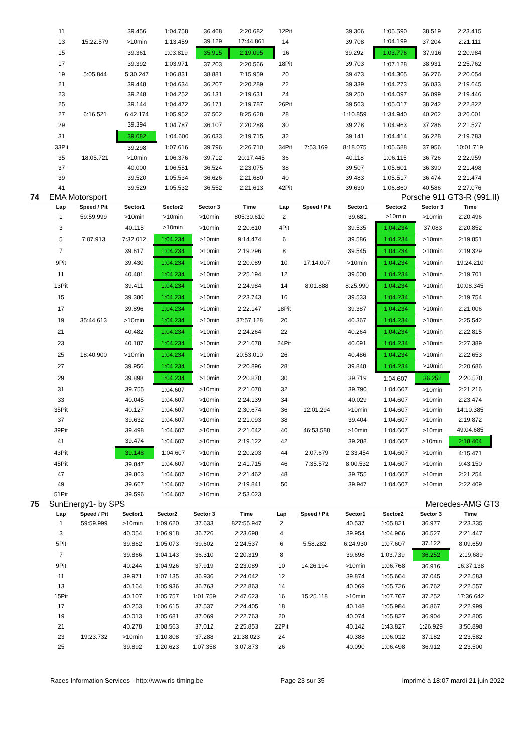| 11 | | 39.456 | 1:04.758 | 36.468 | 2:20.682 | 12Pit | | 39.306 | 1:05.590 | 38.519 | 2:23.415 |
| 13 | 15:22.579 | >10min | 1:13.459 | 39.129 | 17:44.861 | 14 | | 39.708 | 1:04.199 | 37.204 | 2:21.111 |
| 15 | | 39.361 | 1:03.819 | 35.915 | 2:19.095 | 16 | | 39.292 | 1:03.776 | 37.916 | 2:20.984 |
| 17 | | 39.392 | 1:03.971 | 37.203 | 2:20.566 | 18Pit | | 39.703 | 1:07.128 | 38.931 | 2:25.762 |
| 19 | 5:05.844 | 5:30.247 | 1:06.831 | 38.881 | 7:15.959 | 20 | | 39.473 | 1:04.305 | 36.276 | 2:20.054 |
| 21 | | 39.448 | 1:04.634 | 36.207 | 2:20.289 | 22 | | 39.339 | 1:04.273 | 36.033 | 2:19.645 |
| 23 | | 39.248 | 1:04.252 | 36.131 | 2:19.631 | 24 | | 39.250 | 1:04.097 | 36.099 | 2:19.446 |
| 25 | | 39.144 | 1:04.472 | 36.171 | 2:19.787 | 26Pit | | 39.563 | 1:05.017 | 38.242 | 2:22.822 |
| 27 | 6:16.521 | 6:42.174 | 1:05.952 | 37.502 | 8:25.628 | 28 | | 1:10.859 | 1:34.940 | 40.202 | 3:26.001 |
| 29 | | 39.394 | 1:04.787 | 36.107 | 2:20.288 | 30 | | 39.278 | 1:04.963 | 37.286 | 2:21.527 |
| 31 | | 39.082 | 1:04.600 | 36.033 | 2:19.715 | 32 | | 39.141 | 1:04.414 | 36.228 | 2:19.783 |
| 33Pit | | 39.298 | 1:07.616 | 39.796 | 2:26.710 | 34Pit | 7:53.169 | 8:18.075 | 1:05.688 | 37.956 | 10:01.719 |
| 35 | 18:05.721 | >10min | 1:06.376 | 39.712 | 20:17.445 | 36 | | 40.118 | 1:06.115 | 36.726 | 2:22.959 |
| 37 | | 40.000 | 1:06.551 | 36.524 | 2:23.075 | 38 | | 39.507 | 1:05.601 | 36.390 | 2:21.498 |
| 39 | | 39.520 | 1:05.534 | 36.626 | 2:21.680 | 40 | | 39.483 | 1:05.517 | 36.474 | 2:21.474 |
| 41 | | 39.529 | 1:05.532 | 36.552 | 2:21.613 | 42Pit | | 39.630 | 1:06.860 | 40.586 | 2:27.076 |
74 EMA Motorsport Porsche 911 GT3-R (991.II)
| Lap | Speed / Pit | Sector1 | Sector2 | Sector 3 | Time | Lap | Speed / Pit | Sector1 | Sector2 | Sector 3 | Time |
| --- | --- | --- | --- | --- | --- | --- | --- | --- | --- | --- | --- |
| 1 | 59:59.999 | >10min | >10min | >10min | 805:30.610 | 2 | | 39.681 | >10min | >10min | 2:20.496 |
| 3 | | 40.115 | >10min | >10min | 2:20.610 | 4Pit | | 39.535 | 1:04.234 | 37.083 | 2:20.852 |
| 5 | 7:07.913 | 7:32.012 | 1:04.234 | >10min | 9:14.474 | 6 | | 39.586 | 1:04.234 | >10min | 2:19.851 |
| 7 | | 39.617 | 1:04.234 | >10min | 2:19.296 | 8 | | 39.545 | 1:04.234 | >10min | 2:19.329 |
| 9Pit | | 39.430 | 1:04.234 | >10min | 2:20.089 | 10 | 17:14.007 | >10min | 1:04.234 | >10min | 19:24.210 |
| 11 | | 40.481 | 1:04.234 | >10min | 2:25.194 | 12 | | 39.500 | 1:04.234 | >10min | 2:19.701 |
| 13Pit | | 39.411 | 1:04.234 | >10min | 2:24.984 | 14 | 8:01.888 | 8:25.990 | 1:04.234 | >10min | 10:08.345 |
| 15 | | 39.380 | 1:04.234 | >10min | 2:23.743 | 16 | | 39.533 | 1:04.234 | >10min | 2:19.754 |
| 17 | | 39.896 | 1:04.234 | >10min | 2:22.147 | 18Pit | | 39.387 | 1:04.234 | >10min | 2:21.006 |
| 19 | 35:44.613 | >10min | 1:04.234 | >10min | 37:57.128 | 20 | | 40.367 | 1:04.234 | >10min | 2:25.542 |
| 21 | | 40.482 | 1:04.234 | >10min | 2:24.264 | 22 | | 40.264 | 1:04.234 | >10min | 2:22.815 |
| 23 | | 40.187 | 1:04.234 | >10min | 2:21.678 | 24Pit | | 40.091 | 1:04.234 | >10min | 2:27.389 |
| 25 | 18:40.900 | >10min | 1:04.234 | >10min | 20:53.010 | 26 | | 40.486 | 1:04.234 | >10min | 2:22.653 |
| 27 | | 39.956 | 1:04.234 | >10min | 2:20.896 | 28 | | 39.848 | 1:04.234 | >10min | 2:20.686 |
| 29 | | 39.898 | 1:04.234 | >10min | 2:20.878 | 30 | | 39.719 | 1:04.607 | 36.252 | 2:20.578 |
| 31 | | 39.755 | 1:04.607 | >10min | 2:21.070 | 32 | | 39.790 | 1:04.607 | >10min | 2:21.216 |
| 33 | | 40.045 | 1:04.607 | >10min | 2:24.139 | 34 | | 40.029 | 1:04.607 | >10min | 2:23.474 |
| 35Pit | | 40.127 | 1:04.607 | >10min | 2:30.674 | 36 | 12:01.294 | >10min | 1:04.607 | >10min | 14:10.385 |
| 37 | | 39.632 | 1:04.607 | >10min | 2:21.093 | 38 | | 39.404 | 1:04.607 | >10min | 2:19.872 |
| 39Pit | | 39.498 | 1:04.607 | >10min | 2:21.642 | 40 | 46:53.588 | >10min | 1:04.607 | >10min | 49:04.685 |
| 41 | | 39.474 | 1:04.607 | >10min | 2:19.122 | 42 | | 39.288 | 1:04.607 | >10min | 2:18.404 |
| 43Pit | | 39.148 | 1:04.607 | >10min | 2:20.203 | 44 | 2:07.679 | 2:33.454 | 1:04.607 | >10min | 4:15.471 |
| 45Pit | | 39.847 | 1:04.607 | >10min | 2:41.715 | 46 | 7:35.572 | 8:00.532 | 1:04.607 | >10min | 9:43.150 |
| 47 | | 39.863 | 1:04.607 | >10min | 2:21.462 | 48 | | 39.755 | 1:04.607 | >10min | 2:21.254 |
| 49 | | 39.667 | 1:04.607 | >10min | 2:19.841 | 50 | | 39.947 | 1:04.607 | >10min | 2:22.409 |
| 51Pit | | 39.596 | 1:04.607 | >10min | 2:53.023 | | | | | | |
75 SunEnergy1- by SPS Mercedes-AMG GT3
| Lap | Speed / Pit | Sector1 | Sector2 | Sector 3 | Time | Lap | Speed / Pit | Sector1 | Sector2 | Sector 3 | Time |
| --- | --- | --- | --- | --- | --- | --- | --- | --- | --- | --- | --- |
| 1 | 59:59.999 | >10min | 1:09.620 | 37.633 | 827:55.947 | 2 | | 40.537 | 1:05.821 | 36.977 | 2:23.335 |
| 3 | | 40.054 | 1:06.918 | 36.726 | 2:23.698 | 4 | | 39.954 | 1:04.966 | 36.527 | 2:21.447 |
| 5Pit | | 39.862 | 1:05.073 | 39.602 | 2:24.537 | 6 | 5:58.282 | 6:24.930 | 1:07.607 | 37.122 | 8:09.659 |
| 7 | | 39.866 | 1:04.143 | 36.310 | 2:20.319 | 8 | | 39.698 | 1:03.739 | 36.252 | 2:19.689 |
| 9Pit | | 40.244 | 1:04.926 | 37.919 | 2:23.089 | 10 | 14:26.194 | >10min | 1:06.768 | 36.916 | 16:37.138 |
| 11 | | 39.971 | 1:07.135 | 36.936 | 2:24.042 | 12 | | 39.874 | 1:05.664 | 37.045 | 2:22.583 |
| 13 | | 40.164 | 1:05.936 | 36.763 | 2:22.863 | 14 | | 40.069 | 1:05.726 | 36.762 | 2:22.557 |
| 15Pit | | 40.107 | 1:05.757 | 1:01.759 | 2:47.623 | 16 | 15:25.118 | >10min | 1:07.767 | 37.252 | 17:36.642 |
| 17 | | 40.253 | 1:06.615 | 37.537 | 2:24.405 | 18 | | 40.148 | 1:05.984 | 36.867 | 2:22.999 |
| 19 | | 40.013 | 1:05.681 | 37.069 | 2:22.763 | 20 | | 40.074 | 1:05.827 | 36.904 | 2:22.805 |
| 21 | | 40.278 | 1:08.563 | 37.012 | 2:25.853 | 22Pit | | 40.142 | 1:43.827 | 1:26.929 | 3:50.898 |
| 23 | 19:23.732 | >10min | 1:10.808 | 37.288 | 21:38.023 | 24 | | 40.388 | 1:06.012 | 37.182 | 2:23.582 |
| 25 | | 39.892 | 1:20.623 | 1:07.358 | 3:07.873 | 26 | | 40.090 | 1:06.498 | 36.912 | 2:23.500 |
Races Information Services - http://www.ris-timing.be Page 23 sur 35 Imprimé à 18:07 mardi 21 juin 2022